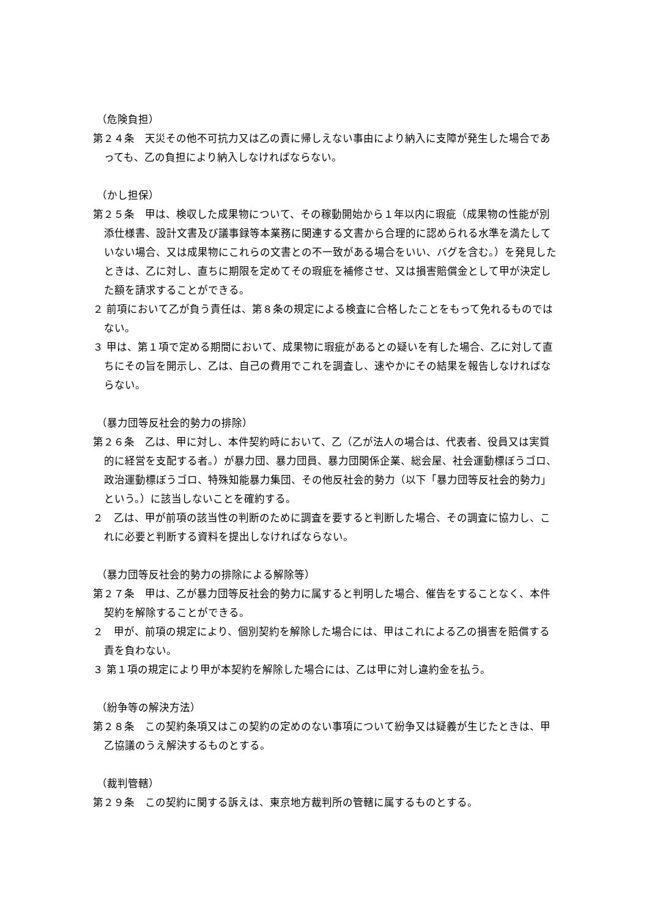（危険負担）
第２４条　天災その他不可抗力又は乙の責に帰しえない事由により納入に支障が発生した場合であっても、乙の負担により納入しなければならない。
（かし担保）
第２５条　甲は、検収した成果物について、その稼動開始から１年以内に瑕疵（成果物の性能が別添仕様書、設計文書及び議事録等本業務に関連する文書から合理的に認められる水準を満たしていない場合、又は成果物にこれらの文書との不一致がある場合をいい、バグを含む。）を発見したときは、乙に対し、直ちに期限を定めてその瑕疵を補修させ、又は損害賠償金として甲が決定した額を請求することができる。
２ 前項において乙が負う責任は、第８条の規定による検査に合格したことをもって免れるものではない。
３ 甲は、第１項で定める期間において、成果物に瑕疵があるとの疑いを有した場合、乙に対して直ちにその旨を開示し、乙は、自己の費用でこれを調査し、速やかにその結果を報告しなければならない。
（暴力団等反社会的勢力の排除）
第２６条　乙は、甲に対し、本件契約時において、乙（乙が法人の場合は、代表者、役員又は実質的に経営を支配する者。）が暴力団、暴力団員、暴力団関係企業、総会屋、社会運動標ぼうゴロ、政治運動標ぼうゴロ、特殊知能暴力集団、その他反社会的勢力（以下「暴力団等反社会的勢力」という。）に該当しないことを確約する。
２　乙は、甲が前項の該当性の判断のために調査を要すると判断した場合、その調査に協力し、これに必要と判断する資料を提出しなければならない。
（暴力団等反社会的勢力の排除による解除等）
第２７条　甲は、乙が暴力団等反社会的勢力に属すると判明した場合、催告をすることなく、本件契約を解除することができる。
２　甲が、前項の規定により、個別契約を解除した場合には、甲はこれによる乙の損害を賠償する責を負わない。
３ 第１項の規定により甲が本契約を解除した場合には、乙は甲に対し違約金を払う。
（紛争等の解決方法）
第２８条　この契約条項又はこの契約の定めのない事項について紛争又は疑義が生じたときは、甲乙協議のうえ解決するものとする。
（裁判管轄）
第２９条　この契約に関する訴えは、東京地方裁判所の管轄に属するものとする。